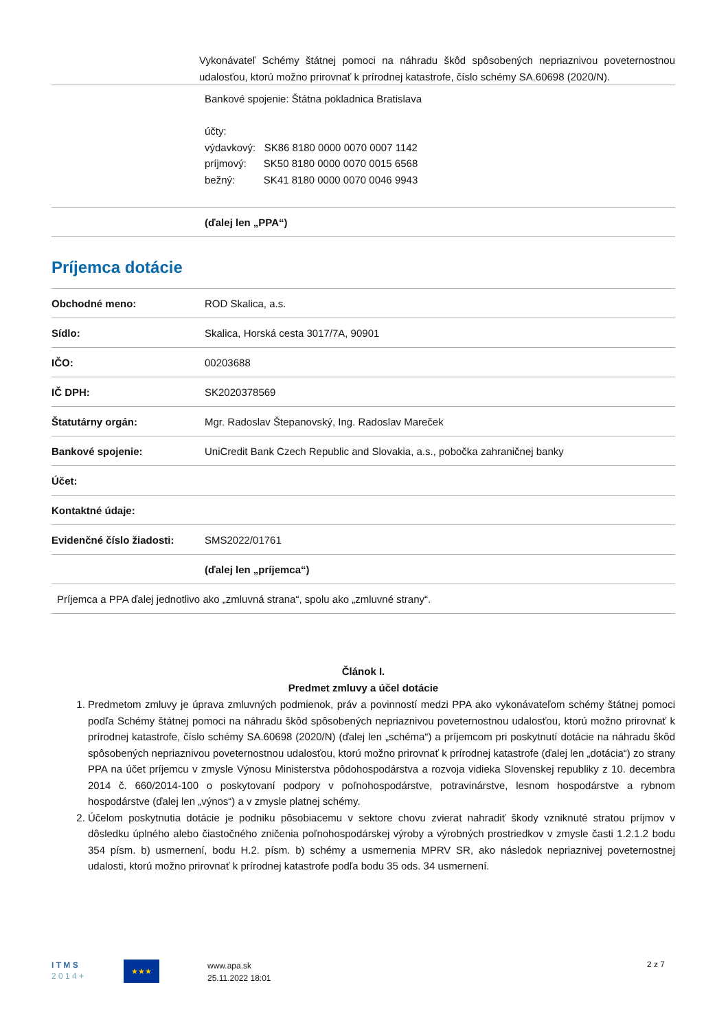| | Vykonávateľ Schémy štátnej pomoci na náhradu škôd spôsobených nepriaznivou poveternostnou udalosťou, ktorú možno prirovnať k prírodnej katastrofe, číslo schémy SA.60698 (2020/N). |
| | Bankové spojenie: Štátna pokladnica Bratislava účty: výdavkový: SK86 8180 0000 0070 0007 1142 príjmový: SK50 8180 0000 0070 0015 6568 bežný: SK41 8180 0000 0070 0046 9943 |
| | (ďalej len „PPA“) |
Príjemca dotácie
| Obchodné meno: | ROD Skalica, a.s. |
| Sídlo: | Skalica, Horská cesta 3017/7A, 90901 |
| IČO: | 00203688 |
| IČ DPH: | SK2020378569 |
| Štatutárny orgán: | Mgr. Radoslav Štepanovský, Ing. Radoslav Mareček |
| Bankové spojenie: | UniCredit Bank Czech Republic and Slovakia, a.s., pobočka zahraničnej banky |
| Účet: | |
| Kontaktné údaje: | |
| Evidenčné číslo žiadosti: | SMS2022/01761 |
| | (ďalej len „príjemca“) |
| Príjemca a PPA ďalej jednotlivo ako „zmluvná strana“, spolu ako „zmluvné strany“. | |
Článok I.
Predmet zmluvy a účel dotácie
1. Predmetom zmluvy je úprava zmluvných podmienok, práv a povinností medzi PPA ako vykonávateľom schémy štátnej pomoci podľa Schémy štátnej pomoci na náhradu škôd spôsobených nepriaznivou poveternostnou udalosťou, ktorú možno prirovnať k prírodnej katastrofe, číslo schémy SA.60698 (2020/N) (ďalej len „schéma“) a príjemcom pri poskytnutí dotácie na náhradu škôd spôsobených nepriaznivou poveternostnou udalosťou, ktorú možno prirovnať k prírodnej katastrofe (ďalej len „dotácia“) zo strany PPA na účet príjemcu v zmysle Výnosu Ministerstva pôdohospodárstva a rozvoja vidieka Slovenskej republiky z 10. decembra 2014 č. 660/2014-100 o poskytovaní podpory v poľnohospodárstve, potravinárstve, lesnom hospodárstve a rybnom hospodárstve (ďalej len „výnos“) a v zmysle platnej schémy.
2. Účelom poskytnutia dotácie je podniku pôsobiacemu v sektore chovu zvierat nahradiť škody vzniknuté stratou príjmov v dôsledku úplného alebo čiastočného zničenia poľnohospodárskej výroby a výrobných prostriedkov v zmysle časti 1.2.1.2 bodu 354 písm. b) usmernení, bodu H.2. písm. b) schémy a usmernenia MPRV SR, ako následok nepriaznivej poveternostnej udalosti, ktorú možno prirovnať k prírodnej katastrofe podľa bodu 35 ods. 34 usmernení.
I T M S
2 0 1 4 +
★★★
www.apa.sk
25.11.2022 18:01
2 z 7